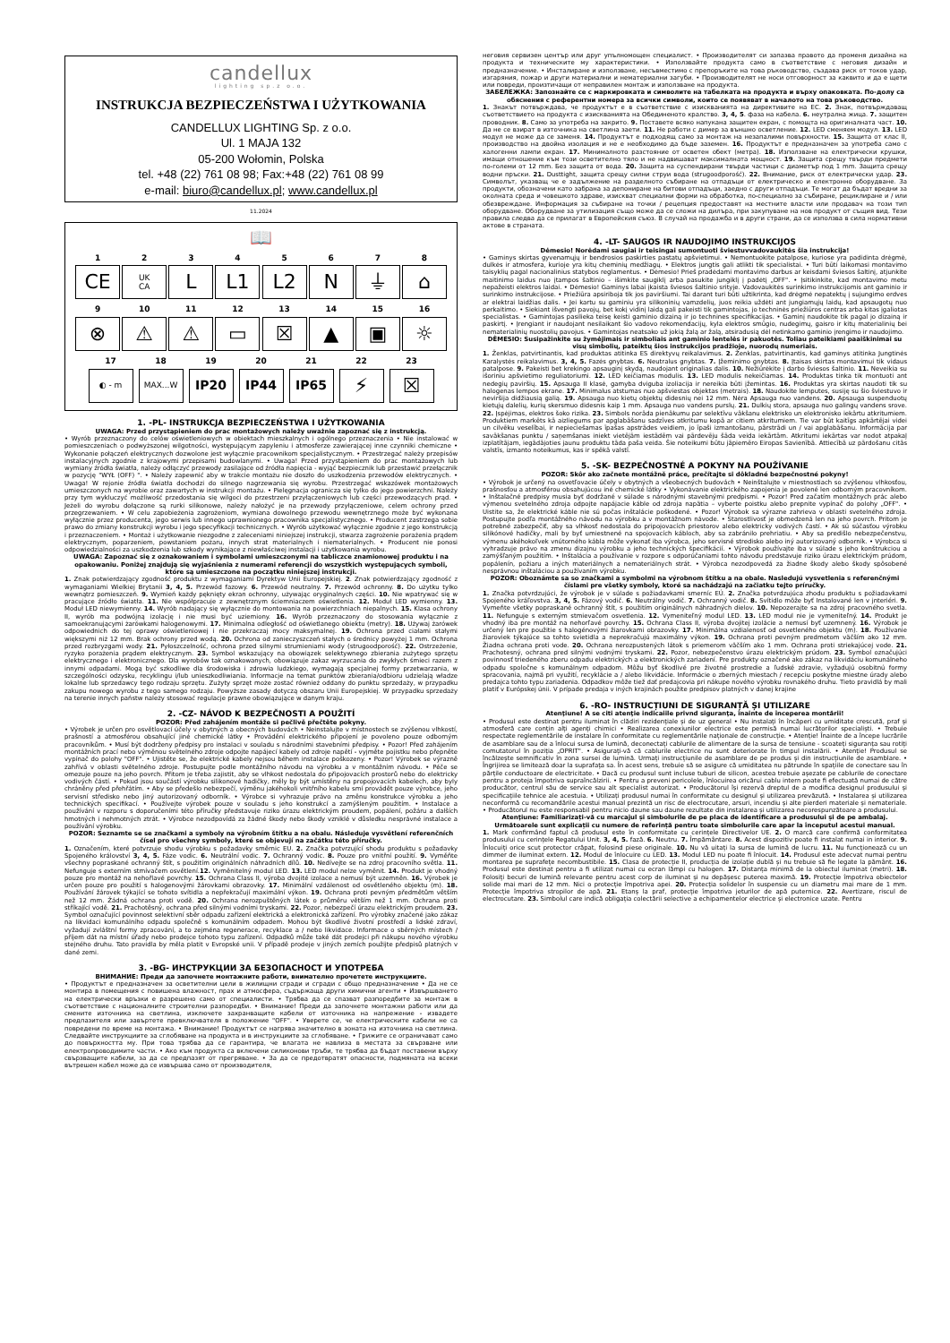candellux
lighting sp.z o.o.
INSTRUKCJA BEZPIECZEŃSTWA I UŻYTKOWANIA
CANDELLUX LIGHTING Sp. z o.o.
Ul. 1 MAJA 132
05-200 Wołomin, Polska
tel. +48 (22) 761 08 98; Fax:+48 (22) 761 08 99
e-mail: biuro@candellux.pl; www.candellux.pl
11.2024
📖
1
CE
2
UK
CA
3
L
4
L1
5
L2
6
N
7
⏚
8
⌂
9
⊗
10
⚠
11
⚠
12
▭
13
☒
14
▲
15
▣
16
☼
17
◐ - m
18
MAX...W
19
IP20
20
IP44
21
IP65
22
⚡
23
☒
1. -PL- INSTRUKCJA BEZPIECZEŃSTWA I UŻYTKOWANIA
UWAGA: Przed przystąpieniem do prac montażowych należy uważnie zapoznać się z instrukcją.
• Wyrób przeznaczony do celów oświetleniowych w obiektach mieszkalnych i ogólnego przeznaczenia • Nie instalować w pomieszczeniach o podwyższonej wilgotności, występującym zapyleniu i atmosferze zawierającej inne czynniki chemiczne • Wykonanie połączeń elektrycznych dozwolone jest wyłącznie pracownikom specjalistycznym. • Przestrzegać należy przepisów instalacyjnych zgodnie z krajowymi przepisami budowlanymi. • Uwaga! Przed przystąpieniem do prac montażowych lub wymiany źródła światła, należy odłączyć przewody zasilające od źródła napięcia - wyjąć bezpiecznik lub przestawić przełącznik w pozycję "WYŁ (OFF) ". • Należy zapewnić aby w trakcie montażu nie doszło do uszkodzenia przewodów elektrycznych. • Uwaga! W rejonie źródła światła dochodzi do silnego nagrzewania się wyrobu. Przestrzegać wskazówek montażowych umieszczonych na wyrobie oraz zawartych w instrukcji montażu. • Pielęgnacja ogranicza się tylko do jego powierzchni. Należy przy tym wykluczyć możliwość przedostania się wilgoci do przestrzeni przyłączeniowych lub części przewodzących prąd. • Jeżeli do wyrobu dołączone są rurki silikonowe, należy nałożyć je na przewody przyłączeniowe, celem ochrony przed przegrzewaniem. • W celu zapobieżenia zagrożeniom, wymiana dowolnego przewodu wewnętrznego może być wykonana wyłącznie przez producenta, jego serwis lub innego uprawnionego pracownika specjalistycznego. • Producent zastrzega sobie prawo do zmiany konstrukcji wyrobu i jego specyfikacji technicznych. • Wyrób użytkować wyłącznie zgodnie z jego konstrukcją i przeznaczeniem. • Montaż i użytkowanie niezgodne z zaleceniami niniejszej instrukcji, stwarza zagrożenie porażenia prądem elektrycznym, poparzeniem, powstaniem pożaru, innych strat materialnych i niematerialnych. • Producent nie ponosi odpowiedzialności za uszkodzenia lub szkody wynikające z niewłaściwej instalacji i użytkowania wyrobu.
UWAGA: Zapoznać się z oznakowaniem i symbolami umieszczonymi na tabliczce znamionowej produktu i na opakowaniu. Poniżej znajdują się wyjaśnienia z numerami referencji do wszystkich występujących symboli, które są umieszczone na początku niniejszej instrukcji.
1. Znak potwierdzający zgodność produktu z wymaganiami Dyrektyw Unii Europejskiej. 2. Znak potwierdzający zgodność z wymaganiami Wielkiej Brytanii 3, 4, 5. Przewód fazowy. 6. Przewód neutralny. 7. Przewód ochronny. 8. Do użytku tylko wewnątrz pomieszczeń. 9. Wymień każdy pęknięty ekran ochronny, używając oryginalnych części. 10. Nie wpatrywać się w pracujące źródło światła. 11. Nie współpracuje z zewnętrznym ściemniaczem oświetlenia. 12. Moduł LED wymienny. 13. Moduł LED niewymienny. 14. Wyrób nadający się wyłącznie do montowania na powierzchniach niepalnych. 15. Klasa ochrony II, wyrób ma podwójną izolację i nie musi być uziemiony. 16. Wyrób przeznaczony do stosowania wyłącznie z samoekranującymi żarówkami halogenowymi. 17. Minimalna odległość od oświetlanego obiektu (metry). 18. Używaj żarówek odpowiednich do tej oprawy oświetleniowej i nie przekraczaj mocy maksymalnej. 19. Ochrona przed ciałami stałymi większymi niż 12 mm. Brak ochrony przed wodą. 20. Ochrona od zanieczyszczeń stałych o średnicy powyżej 1 mm. Ochrona przed rozbryzgami wody. 21. Pyłoszczelność, ochrona przed silnymi strumieniami wody (strugoodporość). 22. Ostrzeżenie, ryzyko porażenia prądem elektrycznym. 23. Symbol wskazujący na obowiązek selektywnego zbierania zużytego sprzętu elektrycznego i elektronicznego. Dla wyrobów tak oznakowanych, obowiązuje zakaz wyrzucania do zwykłych śmieci razem z innymi odpadami. Mogą być szkodliwe dla środowiska i zdrowia ludzkiego, wymagają specjalnej formy przetwarzania, w szczególności odzysku, recyklingu i/lub unieszkodliwiania. Informacje na temat punktów zbierania/odbioru udzielają władze lokalne lub sprzedawcy tego rodzaju sprzętu. Zużyty sprzęt może zostać również oddany do punktu sprzedaży, w przypadku zakupu nowego wyrobu z tego samego rodzaju. Powyższe zasady dotyczą obszaru Unii Europejskiej. W przypadku sprzedaży na terenie innych państw należy stosować regulacje prawne obowiązujące w danym kraju.
2. -CZ- NÁVOD K BEZPEČNOSTI A POUŽITÍ
POZOR: Před zahájením montáže si pečlivě přečtěte pokyny.
• Výrobek je určen pro osvětlovací účely v obytných a obecných budovách • Neinstalujte v místnostech se zvýšenou vlhkostí, prašností a atmosférou obsahující jiné chemické látky • Provádění elektrického připojení je povoleno pouze odborným pracovníkům. • Musí být dodrženy předpisy pro instalaci v souladu s národními stavebními předpisy. • Pozor! Před zahájením montážních prací nebo výměnou světelného zdroje odpojte napájecí kabely od zdroje napětí - vyjměte pojistku nebo přepněte vypínač do polohy "OFF". • Ujistěte se, že elektrické kabely nejsou během instalace poškozeny. • Pozor! Výrobek se výrazně zahřívá v oblasti světelného zdroje. Postupujte podle montážního návodu na výrobku a v montážním návodu. • Péče se omezuje pouze na jeho povrch. Přitom je třeba zajistit, aby se vlhkost nedostala do připojovacích prostorů nebo do elektricky vodivých částí. • Pokud jsou součástí výrobku silikonové hadičky, měly by být umístěny na propojovacích kabelech, aby byly chráněny před přehřátím. • Aby se předešlo nebezpečí, výměnu jakéhokoli vnitřního kabelu smí provádět pouze výrobce, jeho servisní středisko nebo jiný autorizovaný odborník. • Výrobce si vyhrazuje právo na změnu konstrukce výrobku a jeho technických specifikací. • Používejte výrobek pouze v souladu s jeho konstrukcí a zamýšleným použitím. • Instalace a používání v rozporu s doporučeními této příručky představuje riziko úrazu elektrickým proudem, popálení, požáru a dalších hmotných i nehmotných ztrát. • Výrobce nezodpovídá za žádné škody nebo škody vzniklé v důsledku nesprávné instalace a používání výrobku.
POZOR: Seznamte se se značkami a symboly na výrobním štítku a na obalu. Následuje vysvětlení referenčních čísel pro všechny symboly, které se objevují na začátku této příručky.
1. Označením, které potvrzuje shodu výrobku s požadavky směrnic EU. 2. Značka potvrzující shodu produktu s požadavky Spojeného království 3, 4, 5. Fáze vodic. 6. Neutrální vodic. 7. Ochranný vodic. 8. Pouze pro vnitřní použití. 9. Vyměňte všechny popraskané ochranný štít, s použitím originálních náhradních dílů. 10. Nedívejte se na zdroj pracovního světla. 11. Nefunguje s externím stmívačem osvětlení.12. Vyměnitelný modul LED. 13. LED modul nelze vyměnit. 14. Produkt je vhodný pouze pro montáž na nehořlavé povrchy. 15. Ochrana Class II, výroba dvojité izolace a nemusí být uzemněn. 16. Výrobek je určen pouze pro použití s halogenovými žárovkami obrazovky. 17. Minimální vzdálenost od osvětleného objektu (m). 18. Používání žárovek týkající se tohoto svítidla a nepřekračují maximální výkon. 19. Ochrana proti pevným předmětům větším než 12 mm. Žádná ochrana proti vodě. 20. Ochrana nerozpuštěných látek o průměru větším než 1 mm. Ochrana proti stříkající vodě. 21. Prachotěsný, ochrana před silnými vodními tryskami. 22. Pozor, nebezpečí úrazu elektrickým proudem. 23. Symbol označující povinnost selektivní sběr odpadu zařízení elektrická a elektronická zařízení. Pro výrobky značené jako zákaz na likvidaci komunálního odpadu společně s komunálním odpadem. Mohou být škodlivé životní prostředí a lidské zdraví, vyžadují zvláštní formy zpracování, a to zejména regenerace, recyklace a / nebo likvidace. Informace o sběrných místech / příjem dát na místní úřady nebo prodejce tohoto typu zařízení. Odpadků může také dát prodejci při nákupu nového výrobku stejného druhu. Tato pravidla by měla platit v Evropské unii. V případě prodeje v jiných zemích použijte předpisů platných v dané zemi.
3. -BG- ИНСТРУКЦИИ ЗА БЕЗОПАСНОСТ И УПОТРЕБА
ВНИМАНИЕ: Преди да започнете монтажните работи, внимателно прочетете инструкциите.
• Продуктът е предназначен за осветителни цели в жилищни сгради и сгради с общо предназначение • Да не се монтира в помещения с повишена влажност, прах и атмосфера, съдържаща други химични агенти • Извършването на електрически връзки е разрешено само от специалисти. • Трябва да се спазват разпоредбите за монтаж в съответствие с националните строителни разпоредби. • Внимание! Преди да започнете монтажни работи или да смените източника на светлина, изключете захранващите кабели от източника на напрежение - извадете предпазителя или завъртете превключвателя в положение "OFF". • Уверете се, че електрическите кабели не са повредени по време на монтажа. • Внимание! Продуктът се нагрява значително в зоната на източника на светлина. Следвайте инструкциите за сглобяване на продукта и в инструкциите за сглобяване. • Грижите се ограничават само до повърхността му. При това трябва да се гарантира, че влагата не навлиза в местата за свързване или електропроводимите части. • Ако към продукта са включени силиконови тръби, те трябва да бъдат поставени върху свързващите кабели, за да се предпазят от прегряване. • За да се предотвратят опасности, подмяната на всеки вътрешен кабел може да се извършва само от производителя,
неговия сервизен център или друг упълномощен специалист. • Производителят си запазва правото да променя дизайна на продукта и техническите му характеристики. • Използвайте продукта само в съответствие с неговия дизайн и предназначение. • Инсталиране и използване, несъвместимо с препоръките на това ръководство, създава риск от токов удар, изгаряния, пожар и други материални и нематериални загуби. • Производителят не носи отговорност за каквито и да е щети или повреди, произтичащи от неправилен монтаж и използване на продукта.
ЗАБЕЛЕЖКА: Запознайте се с маркировката и символите на табелката на продукта и върху опаковката. По-долу са обяснения с референтни номера за всички символи, които се появяват в началото на това ръководство.
1. Знакът потвърждава, че продуктът е в съответствие с изискванията на директивите на ЕС. 2. Знак, потвърждаващ съответствието на продукта с изискванията на Обединеното кралство. 3, 4, 5. фаза на кабела. 6. неутрална жица. 7. защитен проводник. 8. Само за употреба на закрито. 9. Поставете всяко напукана защитен екран, с помощта на оригиналната част. 10. Да не се взират в източника на светлина заети. 11. Не работи с димер за външно осветление. 12. LED сменяем модул. 13. LED модул не може да се заменя. 14. Продуктът е подходящ само за монтаж на незапалими повърхности. 15. Защита от клас II, производство на двойна изолация и не е необходимо да бъде заземен. 16. Продуктът е предназначен за употреба само с халогенни лампи екран. 17. Минималното разстояние от осветен обект (метра). 18. Използване на електрически крушки, имащи отношение към този осветително тяло и не надвишават максималната мощност. 19. Защита срещу твърди предмети по-големи от 12 mm. Без защита от вода. 20. Защита на суспендирани твърди частици с диаметър под 1 mm. Защита срещу водни пръски. 21. Dusttight, защита срещу силни струи вода (strugoodporość). 22. Внимание, риск от електрически удар. 23. Символът, указващ че е задължение на разделното събиране на отпадъци от електрическо и електронно оборудване. За продукти, обозначени като забрана за депониране на битови отпадъци, заедно с други отпадъци. Те могат да бъдат вредни за околната среда и човешкото здраве, изискват специални форми на обработка, по-специално за събиране, рециклиране и / или обезвреждане. Информация за събиране на точки / рецепция предоставят на местните власти или продавач на този тип оборудване. Оборудване за утилизация също може да се сложи на дилъра, при закупуване на нов продукт от същия вид. Тези правила следва да се прилагат в Европейския съюз. В случай на продажба и в други страни, да се използва в сила нормативни актове в страната.
4. -LT- SAUGOS IR NAUDOJIMO INSTRUKCIJOS
Dėmesio! Norėdami saugiai ir teisingai sumontuoti šviestuvvadovaukitės šia instrukcija!
• Gaminys skirtas gyvenamųjų ir bendrosios paskirties pastatų apšvietimui. • Nemontuokite patalpose, kuriose yra padidinta drėgmė, dulkės ir atmosfera, kurioje yra kitų cheminių medžiagų. • Elektros jungtis gali atlikti tik specialistai. • Turi būti laikomasi montavimo taisyklių pagal nacionalinius statybos reglamentus. • Dėmesio! Prieš pradėdami montavimo darbus ar keisdami šviesos šaltinį, atjunkite maitinimo laidus nuo įtampos šaltinio – išimkite saugiklį arba pasukite jungiklį į padėtį „OFF". • Įsitikinkite, kad montavimo metu nepažeisti elektros laidai. • Dėmesio! Gaminys labai įkaista šviesos šaltinio srityje. Vadovaukitės surinkimo instrukcijomis ant gaminio ir surinkimo instrukcijose. • Priežiūra apsiriboja tik jos paviršiumi. Tai darant turi būti užtikrinta, kad drėgmė nepatektų į sujungimo erdves ar elektrai laidžias dalis. • Jei kartu su gaminiu yra silikoninių vamzdelių, juos reikia uždėti ant jungiamųjų laidų, kad apsaugotų nuo perkaitimo. • Siekiant išvengti pavojų, bet kokį vidinį laidą gali pakeisti tik gamintojas, jo techninės priežiūros centras arba kitas įgaliotas specialistas. • Gamintojas pasilieka teisę keisti gaminio dizainą ir jo technines specifikacijas. • Gaminį naudokite tik pagal jo dizainą ir paskirtį. • Įrengiant ir naudojant nesilaikant šio vadovo rekomendacijų, kyla elektros smūgio, nudegimų, gaisro ir kitų materialinių bei nematerialinių nuostolių pavojus. • Gamintojas neatsako už jokią žalą ar žalą, atsiradusią dėl netinkamo gaminio įrengimo ir naudojimo.
DĖMESIO: Susipažinkite su žymėjimais ir simboliais ant gaminio lentelės ir pakuotės. Toliau pateikiami paaiškinimai su visų simbolių, pateiktų šios instrukcijos pradžioje, nuorodų numeriais.
1. Ženklas, patvirtinantis, kad produktas atitinka ES direktyvų reikalavimus. 2. Ženklas, patvirtinantis, kad gaminys atitinka Jungtinės Karalystės reikalavimus. 3, 4, 5. Fazės gnybtas. 6. Neutralus gnybtas. 7. Įžeminimo gnybtas. 8. Įtaisas skirtas montavimui tik vidaus patalpose. 9. Pakeisti bet krekingo apsauginį skydą, naudojant originalias dalis. 10. Nežiūrėkite į darbo šviesos šaltinio. 11. Neveikia su išoriniu apšvietimo reguliatoriumi. 12. LED keičiamas modulis. 13. LED modulis nekeičiamas. 14. Produktas tinka tik montuoti ant nedegių paviršių. 15. Apsauga II klasė, gamyba dviguba izoliacija ir nereikia būti įžemintas. 16. Produktas yra skirtas naudoti tik su halogenas lempos ekrane. 17. Minimalus atstumas nuo apšviestas objektas (metrais). 18. Naudokite lemputes, susiję su šio šviestuvo ir neviršija didžiausią galią. 19. Apsauga nuo kietų objektų didesnių nei 12 mm. Nėra Apsauga nuo vandens. 20. Apsauga suspenduotų kietųjų dalelių, kurių skersmuo didesnis kaip 1 mm. Apsauga nuo vandens purslų. 21. Dulkių stora, apsauga nuo galingų vandens srove. 22. Įspėjimas, elektros šoko rizika. 23. Simbols norāda pienākumu par selektīvu vākšanu elektrisko un elektronisko iekārtu atkritumiem. Produktiem markēts kā aizliegums par apglabāšanu sadzīves atkritumu kopā ar citiem atkritumiem. Tie var būt kaitīgs apkārtējai videi un cilvēku veselībai, ir nepieciešamas īpašas apstrādes veidiem, jo īpaši izmantošanu, pārstrādi un / vai apglabāšanu. Informācija par savākšanas punktu / saņemšanas iniekt vietējām iestādēm vai pārdevēju šāda veida iekārtām. Atkritumi iekārtas var nodot atpakaļ izplatītājam, iegādājoties jaunu produktu tāda paša veida. Šie noteikumi būtu jāpiemēro Eiropas Savienībā. Attiecībā uz pārdošanu citās valstīs, izmanto noteikumus, kas ir spēkā valstī.
5. -SK- BEZPEČNOSTNÉ A POKYNY NA POUŽÍVANIE
POZOR: Skôr ako začnete montážně práce, prečítajte si dôkladné bezpečnostné pokyny!
• Výrobok je určený na osvetľovacie účely v obytných a všeobecných budovách • Neinštalujte v miestnostiach so zvýšenou vlhkosťou, prašnosťou a atmosférou obsahujúcou iné chemické látky • Vykonávanie elektrického zapojenia je povolené len odborným pracovníkom. • Inštalačné predpisy musia byť dodržané v súlade s národnými stavebnými predpismi. • Pozor! Pred začatím montážnych prác alebo výmenou svetelného zdroja odpojte napájacie káble od zdroja napätia – vyberte poistku alebo prepnite vypínač do polohy „OFF". • Uistite sa, že elektrické káble nie sú počas inštalácie poškodené. • Pozor! Výrobok sa výrazne zahrieva v oblasti svetelného zdroja. Postupujte podľa montážného návodu na výrobku a v montážnom návode. • Starostlivosť je obmedzená len na jeho povrch. Pritom je potrebné zabezpečiť, aby sa vlhkosť nedostala do pripojovacích priestorov alebo elektricky vodivých častí. • Ak sú súčasťou výrobku silikónové hadičky, mali by byť umiestnené na spojovacích kábloch, aby sa zabránilo prehriatiu. • Aby sa predišlo nebezpečenstvu, výmenu akéhokoľvek vnútorného kábla môže vykonať iba výrobca, jeho servisné stredisko alebo iný autorizovaný odborník. • Výrobca si vyhradzuje právo na zmenu dizajnu výrobku a jeho technických špecifikácií. • Výrobok používajte iba v súlade s jeho konštrukciou a zamýšľaným použitím. • Inštalácia a používanie v rozpore s odporúčaniami tohto návodu predstavuje riziko úrazu elektrickým prúdom, popálenín, požiaru a iných materiálnych a nemateriálnych strát. • Výrobca nezodpovedá za žiadne škody alebo škody spôsobené nesprávnou inštaláciou a používaním výrobku.
POZOR: Oboznámte sa so značkami a symbolmi na výrobnom štítku a na obale. Nasledujú vysvetlenia s referenčnými číslami pre všetky symboly, ktoré sa nachádzajú na začiatku tejto príručky.
1. Značka potvrdzujúci, že výrobok je v súlade s požiadavkami smerníc EÚ. 2. Značka potvrdzujúca zhodu produktu s požiadavkami Spojeného kráľovstva. 3, 4, 5. Fázový vodič. 6. Neutrálny vodič. 7. Ochranný vodič. 8. Svítidlo môže byť Instalované len v jnteriéri. 9. Vymeňte všetky popraskané ochranný štít, s použitím originálnych náhradných dielov. 10. Nepozerajte sa na zdroj pracovného svetla. 11. Nefunguje s externým stmievačom osvetlenia. 12. Vymeniteľný modul LED. 13. LED modul nie je vymeniteľný. 14. Produkt je vhodný iba pre montáž na nehorľavé povrchy. 15. Ochrana Class II, výroba dvojitej izolácie a nemusí byť uzemnený. 16. Výrobok je určený len pre použitie s halogénovými žiarovkami obrazovky. 17. Minimálna vzdialenosť od osvetleného objektu (m). 18. Používanie žiaroviek týkajúce sa tohto svietidla a neprekračujú maximálny výkon. 19. Ochrana proti pevným predmetom väčším ako 12 mm. Žiadna ochrana proti vode. 20. Ochrana nerozpustených látok s priemerom väčším ako 1 mm. Ochrana proti striekajúcej vode. 21. Prachotesný, ochrana pred silnými vodnými tryskami. 22. Pozor, nebezpečenstvo úrazu elektrickým prúdom. 23. Symbol označujúci povinnosť triedeného zberu odpadu elektrických a elektronických zariadení. Pre produkty označené ako zákaz na likvidáciu komunálneho odpadu spoločne s komunálnym odpadom. Môžu byť škodlivé pre životné prostredie a ľudské zdravie, vyžadujú osobitnú formy spracovania, najmä pri využití, recyklácie a / alebo likvidácie. Informácie o zberných miestach / recepciu poskytne miestne úrady alebo predajca tohto typu zariadenia. Odpadkov môže tiež dať predajcovia pri nákupe nového výrobku rovnakého druhu. Tieto pravidlá by mali platiť v Európskej únii. V prípade predaja v iných krajinách použite predpisov platných v danej krajine
6. -RO- INSTRUCȚIUNI DE SIGURANȚĂ ȘI UTILIZARE
Atenţiune! A se citi atenţie indicaiile privnd siguranţa, înainte de începerea montării!
• Produsul este destinat pentru iluminat în clădiri rezidențiale și de uz general • Nu instalați în încăperi cu umiditate crescută, praf și atmosferă care conțin alți agenți chimici • Realizarea conexiunilor electrice este permisă numai lucrătorilor specialiști. • Trebuie respectate reglementările de instalare în conformitate cu reglementările naționale de construcție. • Atenție! Înainte de a începe lucrările de asamblare sau de a înlocui sursa de lumină, deconectați cablurile de alimentare de la sursa de tensiune - scoateți siguranța sau rotiți comutatorul în poziția „OPRIT". • Asigurați-vă că cablurile electrice nu sunt deteriorate în timpul instalării. • Atenție! Produsul se încălzește semnificativ în zona sursei de lumină. Urmați instrucțiunile de asamblare de pe produs și din instrucțiunile de asamblare. • Îngrijirea se limitează doar la suprafața sa. În acest sens, trebuie să se asigure că umiditatea nu pătrunde în spațiile de conectare sau în părțile conductoare de electricitate. • Dacă cu produsul sunt incluse tuburi de silicon, acestea trebuie așezate pe cablurile de conectare pentru a proteja împotriva supraîncălzirii. • Pentru a preveni pericolele, înlocuirea oricărui cablu intern poate fi efectuată numai de către producător, centrul său de service sau alt specialist autorizat. • Producătorul își rezervă dreptul de a modifica designul produsului și specificațiile tehnice ale acestuia. • Utilizați produsul numai în conformitate cu designul și utilizarea prevăzută. • Instalarea și utilizarea neconformă cu recomandările acestui manual prezintă un risc de electrocutare, arsuri, incendiu și alte pierderi materiale și nemateriale. • Producătorul nu este responsabil pentru nicio daune sau daune rezultate din instalarea și utilizarea necorespunzătoare a produsului.
Atenţiune: Familiarizați-vă cu marcajul și simbolurile de pe placa de identificare a produsului și de pe ambalaj. Următoarele sunt explicații cu numere de referință pentru toate simbolurile care apar la începutul acestui manual.
1. Mark confirmând faptul că produsul este în conformitate cu cerințele Directivelor UE. 2. O marcă care confirmă conformitatea produsului cu cerințele Regatului Unit. 3, 4, 5. fază. 6. Neutru. 7. Împământare. 8. Acest dispozitiv poate fi instalat numai in interior. 9. Înlocuiți orice scut protector crăpat, folosind piese originale. 10. Nu vă uitați la sursa de lumină de lucru. 11. Nu funcționează cu un dimmer de iluminat extern. 12. Modul de înlocuire cu LED. 13. Modul LED nu poate fi înlocuit. 14. Produsul este adecvat numai pentru montarea pe suprafețe necombustibile. 15. Clasa de protecție II, producția de izolație dublă și nu trebuie să fie legate la pământ. 16. Produsul este destinat pentru a fi utilizat numai cu ecran lămpi cu halogen. 17. Distanța minimă de la obiectul iluminat (metri). 18. Folosiți becuri de lumină relevante pentru acest corp de iluminat și nu depășesc puterea maximă. 19. Protecție împotriva obiectelor solide mai mari de 12 mm. Nici o protecție împotriva apei. 20. Protecția solidelor în suspensie cu un diametru mai mare de 1 mm. Protecție împotriva stropilor de apă. 21. Etanș la praf, protecție împotriva jeturilor de apă puternice. 22. Avertizare, riscul de electrocutare. 23. Simbolul care indică obligația colectării selective a echipamentelor electrice și electronice uzate. Pentru